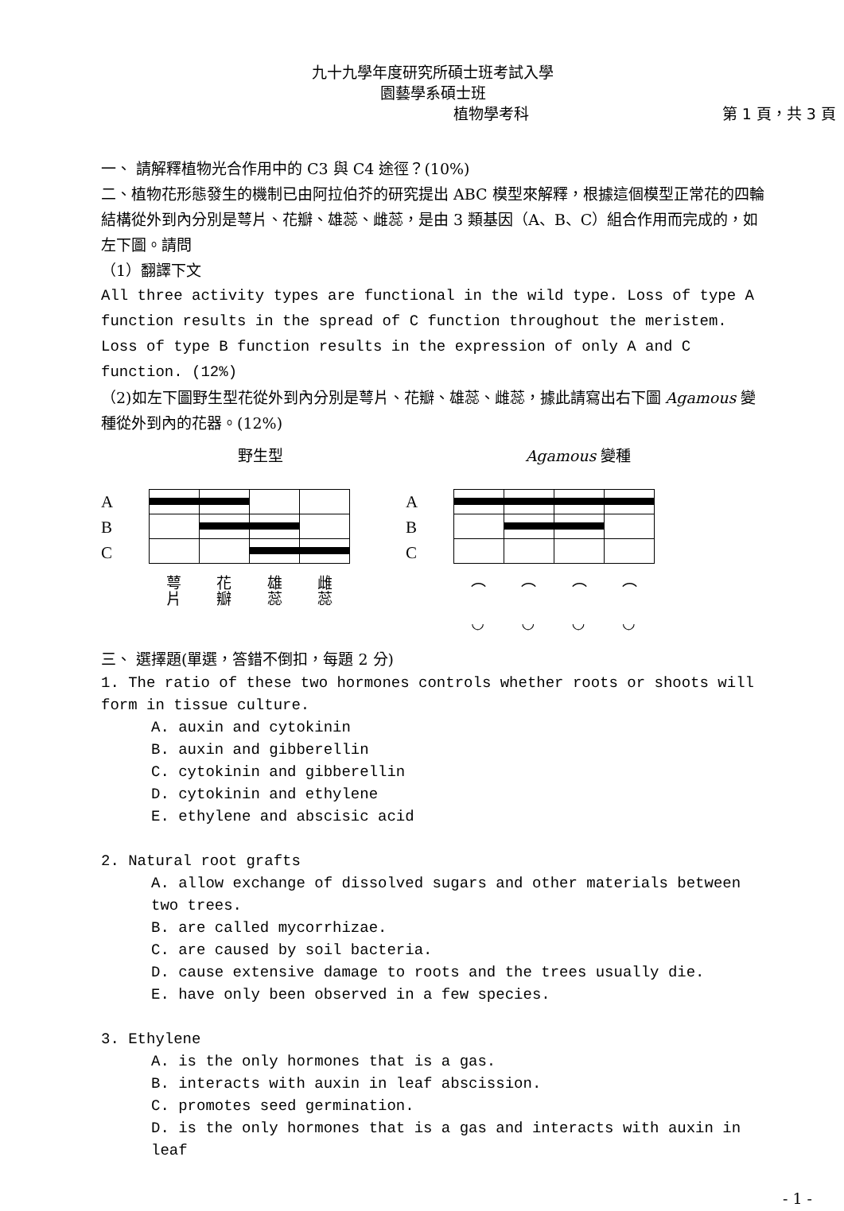九十九學年度研究所碩士班考試入學
園藝學系碩士班
植物學考科 第 1 頁，共 3 頁
一、 請解釋植物光合作用中的 C3 與 C4 途徑？(10%)
二、植物花形態發生的機制已由阿拉伯芥的研究提出 ABC 模型來解釋，根據這個模型正常花的四輪結構從外到內分別是萼片、花瓣、雄蕊、雌蕊，是由 3 類基因（A、B、C）組合作用而完成的，如左下圖。請問
（1）翻譯下文
All three activity types are functional in the wild type. Loss of type A function results in the spread of C function throughout the meristem. Loss of type B function results in the expression of only A and C function. (12%)
（2)如左下圖野生型花從外到內分別是萼片、花瓣、雄蕊、雌蕊，據此請寫出右下圖 Agamous 變種從外到內的花器。(12%)
野生型 Agamous 變種
A
B
C
萼
片 花
瓣 雄
蕊 雌
蕊
A
B
C
⌒
◡ ⌒
◡ ⌒
◡ ⌒
◡
三、 選擇題(單選，答錯不倒扣，每題 2 分)
1. The ratio of these two hormones controls whether roots or shoots will form in tissue culture.
A. auxin and cytokinin
B. auxin and gibberellin
C. cytokinin and gibberellin
D. cytokinin and ethylene
E. ethylene and abscisic acid
2. Natural root grafts
A. allow exchange of dissolved sugars and other materials between two trees.
B. are called mycorrhizae.
C. are caused by soil bacteria.
D. cause extensive damage to roots and the trees usually die.
E. have only been observed in a few species.
3. Ethylene
A. is the only hormones that is a gas.
B. interacts with auxin in leaf abscission.
C. promotes seed germination.
D. is the only hormones that is a gas and interacts with auxin in leaf
- 1 -